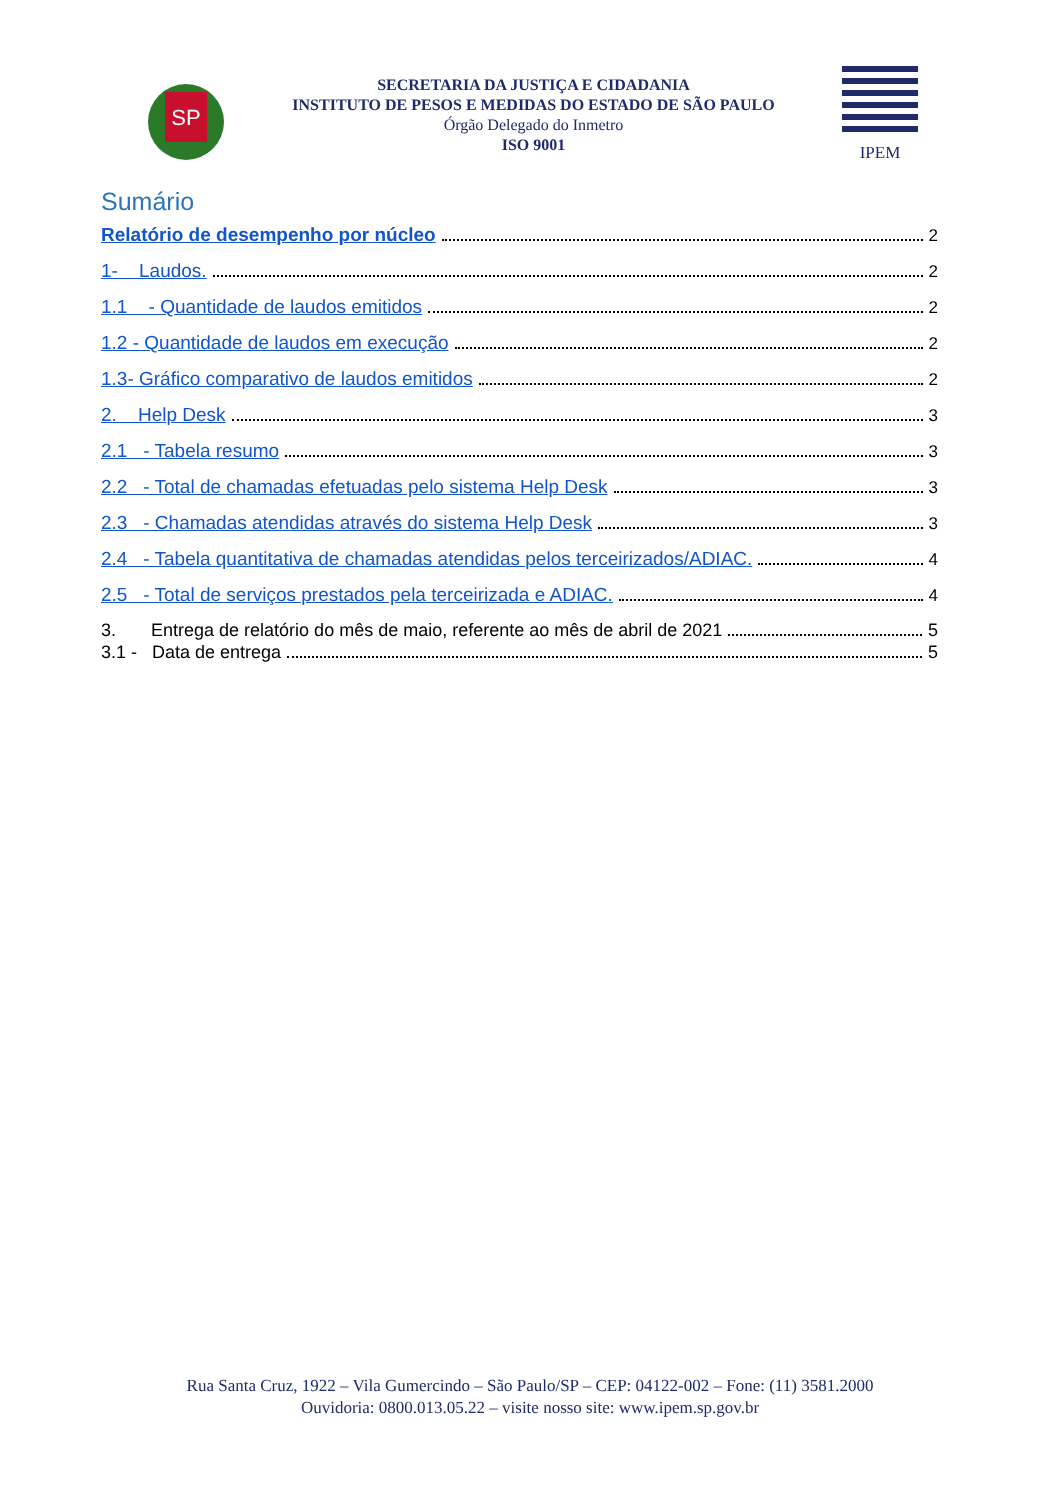SP
SECRETARIA DA JUSTIÇA E CIDADANIA
INSTITUTO DE PESOS E MEDIDAS DO ESTADO DE SÃO PAULO
Órgão Delegado do Inmetro
ISO 9001
IPEM
Sumário
Relatório de desempenho por núcleo 2
1- Laudos. 2
1.1 - Quantidade de laudos emitidos 2
1.2 - Quantidade de laudos em execução 2
1.3- Gráfico comparativo de laudos emitidos 2
2. Help Desk 3
2.1 - Tabela resumo 3
2.2 - Total de chamadas efetuadas pelo sistema Help Desk 3
2.3 - Chamadas atendidas através do sistema Help Desk 3
2.4 - Tabela quantitativa de chamadas atendidas pelos terceirizados/ADIAC. 4
2.5 - Total de serviços prestados pela terceirizada e ADIAC. 4
3. Entrega de relatório do mês de maio, referente ao mês de abril de 2021 5
3.1 - Data de entrega 5
Rua Santa Cruz, 1922 – Vila Gumercindo – São Paulo/SP – CEP: 04122-002 – Fone: (11) 3581.2000
Ouvidoria: 0800.013.05.22 – visite nosso site: www.ipem.sp.gov.br